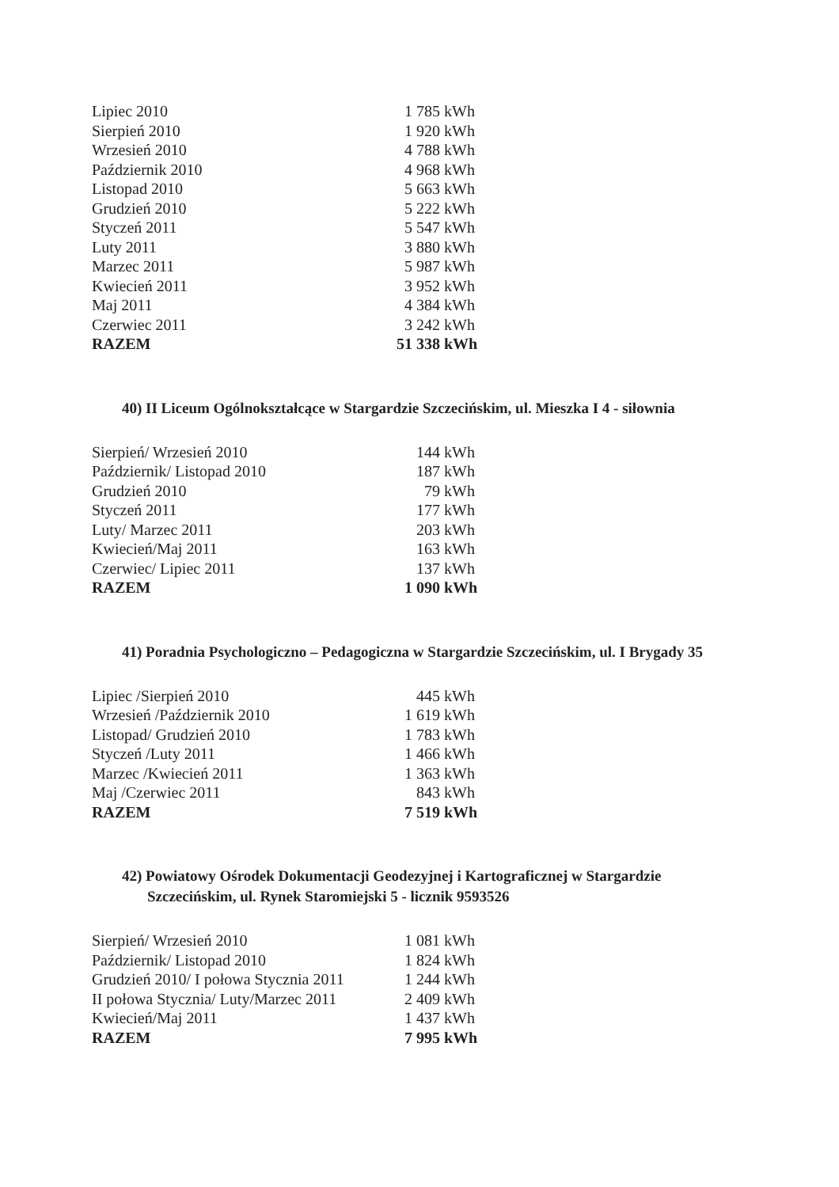| Lipiec 2010 | 1 785 | kWh |
| Sierpień 2010 | 1 920 | kWh |
| Wrzesień 2010 | 4 788 | kWh |
| Październik 2010 | 4 968 | kWh |
| Listopad 2010 | 5 663 | kWh |
| Grudzień 2010 | 5 222 | kWh |
| Styczeń 2011 | 5 547 | kWh |
| Luty 2011 | 3 880 | kWh |
| Marzec 2011 | 5 987 | kWh |
| Kwiecień 2011 | 3 952 | kWh |
| Maj 2011 | 4 384 | kWh |
| Czerwiec 2011 | 3 242 | kWh |
| RAZEM | 51 338 | kWh |
40) II Liceum Ogólnokształcące w Stargardzie Szczecińskim, ul. Mieszka I 4 - siłownia
| Sierpień/ Wrzesień 2010 | 144 | kWh |
| Październik/ Listopad 2010 | 187 | kWh |
| Grudzień 2010 | 79 | kWh |
| Styczeń 2011 | 177 | kWh |
| Luty/ Marzec 2011 | 203 | kWh |
| Kwiecień/Maj 2011 | 163 | kWh |
| Czerwiec/ Lipiec 2011 | 137 | kWh |
| RAZEM | 1 090 | kWh |
41) Poradnia Psychologiczno – Pedagogiczna w Stargardzie Szczecińskim, ul. I Brygady 35
| Lipiec /Sierpień 2010 | 445 | kWh |
| Wrzesień /Październik 2010 | 1 619 | kWh |
| Listopad/ Grudzień 2010 | 1 783 | kWh |
| Styczeń /Luty 2011 | 1 466 | kWh |
| Marzec /Kwiecień 2011 | 1 363 | kWh |
| Maj /Czerwiec 2011 | 843 | kWh |
| RAZEM | 7 519 | kWh |
42) Powiatowy Ośrodek Dokumentacji Geodezyjnej i Kartograficznej w Stargardzie Szczecińskim, ul. Rynek Staromiejski 5 - licznik 9593526
| Sierpień/ Wrzesień 2010 | 1 081 | kWh |
| Październik/ Listopad 2010 | 1 824 | kWh |
| Grudzień 2010/ I połowa Stycznia 2011 | 1 244 | kWh |
| II połowa Stycznia/ Luty/Marzec 2011 | 2 409 | kWh |
| Kwiecień/Maj 2011 | 1 437 | kWh |
| RAZEM | 7 995 | kWh |